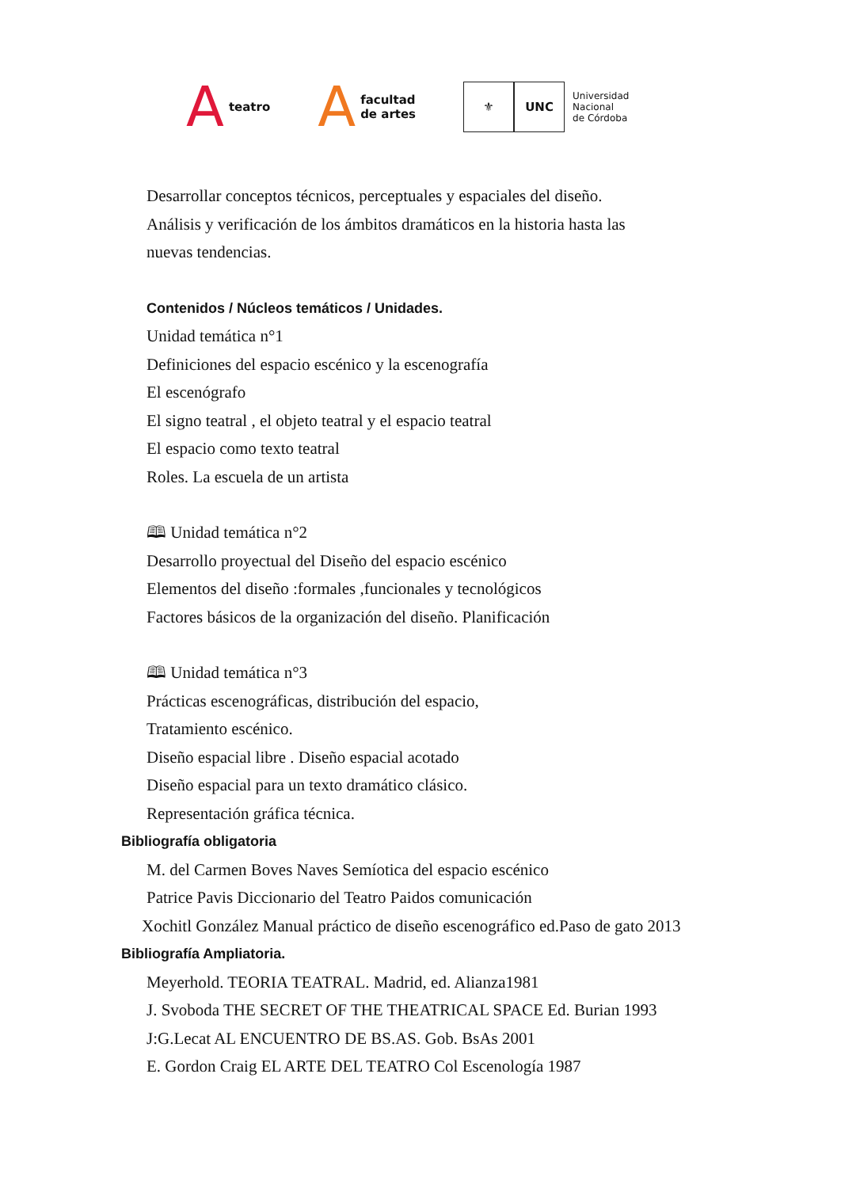A teatro
A facultad
de artes
⚜ UNC
Universidad
Nacional
de Córdoba
Desarrollar conceptos técnicos, perceptuales y espaciales del diseño.
Análisis y verificación de los ámbitos dramáticos en la historia hasta las
nuevas tendencias.
Contenidos / Núcleos temáticos / Unidades.
Unidad temática n°1
Definiciones del espacio escénico y la escenografía
El escenógrafo
El signo teatral , el objeto teatral y el espacio teatral
El espacio como texto teatral
Roles. La escuela de un artista
🕮 Unidad temática n°2
Desarrollo proyectual del Diseño del espacio escénico
Elementos del diseño :formales ,funcionales y tecnológicos
Factores básicos de la organización del diseño. Planificación
🕮 Unidad temática n°3
Prácticas escenográficas, distribución del espacio,
Tratamiento escénico.
Diseño espacial libre . Diseño espacial acotado
Diseño espacial para un texto dramático clásico.
Representación gráfica técnica.
Bibliografía obligatoria
M. del Carmen Boves Naves Semíotica del espacio escénico
Patrice Pavis Diccionario del Teatro Paidos comunicación
Xochitl González Manual práctico de diseño escenográfico ed.Paso de gato 2013
Bibliografía Ampliatoria.
Meyerhold. TEORIA TEATRAL. Madrid, ed. Alianza1981
J. Svoboda THE SECRET OF THE THEATRICAL SPACE Ed. Burian 1993
J:G.Lecat AL ENCUENTRO DE BS.AS. Gob. BsAs 2001
E. Gordon Craig EL ARTE DEL TEATRO Col Escenología 1987